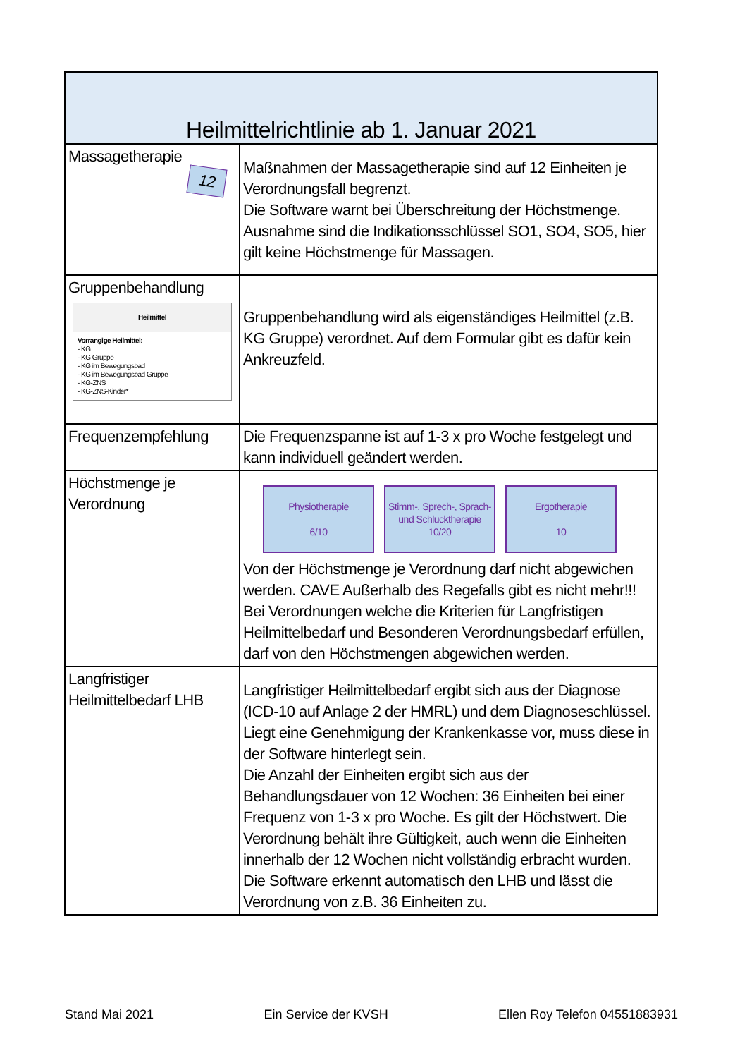| Heilmittelrichtlinie ab 1. Januar 2021 | |
| --- | --- |
| Massagetherapie 12 | Maßnahmen der Massagetherapie sind auf 12 Einheiten je Verordnungsfall begrenzt. Die Software warnt bei Überschreitung der Höchstmenge. Ausnahme sind die Indikationsschlüssel SO1, SO4, SO5, hier gilt keine Höchstmenge für Massagen. |
| Gruppenbehandlung Heilmittel Vorrangige Heilmittel: - KG - KG Gruppe - KG im Bewegungsbad - KG im Bewegungsbad Gruppe - KG-ZNS - KG-ZNS-Kinder* | Gruppenbehandlung wird als eigenständiges Heilmittel (z.B. KG Gruppe) verordnet. Auf dem Formular gibt es dafür kein Ankreuzfeld. |
| Frequenzempfehlung | Die Frequenzspanne ist auf 1-3 x pro Woche festgelegt und kann individuell geändert werden. |
| Höchstmenge je Verordnung | Physiotherapie 6/10 Stimm-, Sprech-, Sprach- und Schlucktherapie 10/20 Ergotherapie 10 Von der Höchstmenge je Verordnung darf nicht abgewichen werden. CAVE Außerhalb des Regefalls gibt es nicht mehr!!! Bei Verordnungen welche die Kriterien für Langfristigen Heilmittelbedarf und Besonderen Verordnungsbedarf erfüllen, darf von den Höchstmengen abgewichen werden. |
| Langfristiger Heilmittelbedarf LHB | Langfristiger Heilmittelbedarf ergibt sich aus der Diagnose (ICD-10 auf Anlage 2 der HMRL) und dem Diagnoseschlüssel. Liegt eine Genehmigung der Krankenkasse vor, muss diese in der Software hinterlegt sein. Die Anzahl der Einheiten ergibt sich aus der Behandlungsdauer von 12 Wochen: 36 Einheiten bei einer Frequenz von 1-3 x pro Woche. Es gilt der Höchstwert. Die Verordnung behält ihre Gültigkeit, auch wenn die Einheiten innerhalb der 12 Wochen nicht vollständig erbracht wurden. Die Software erkennt automatisch den LHB und lässt die Verordnung von z.B. 36 Einheiten zu. |
Stand Mai 2021 Ein Service der KVSH Ellen Roy Telefon 04551883931